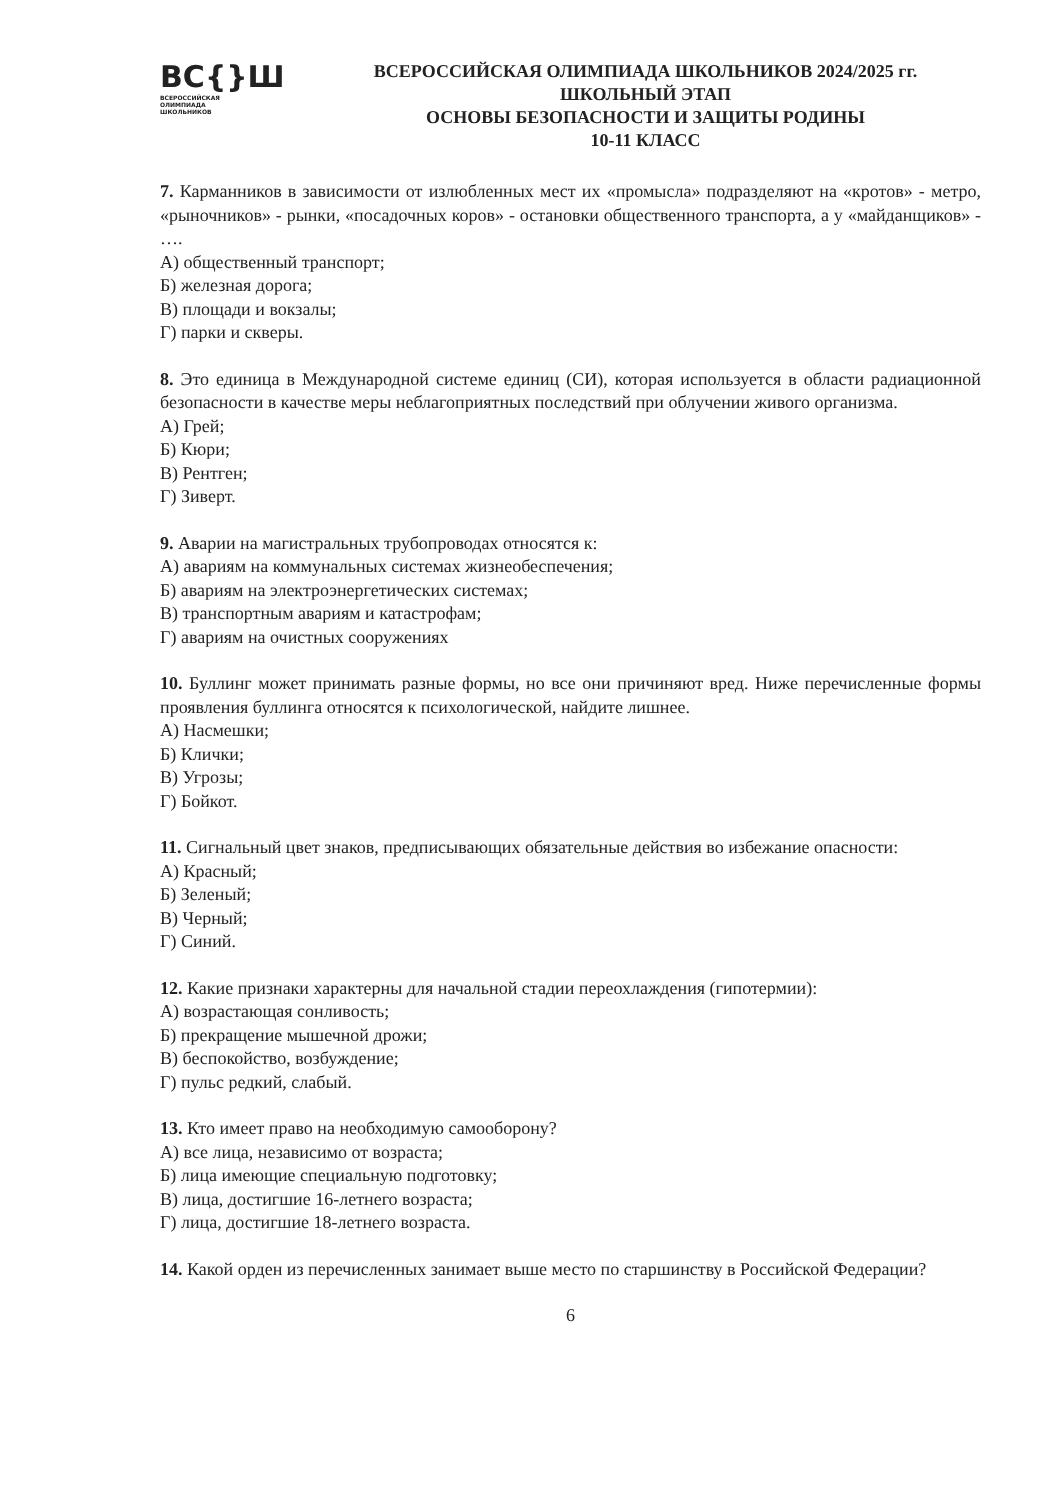ВС{}Ш
ВСЕРОССИЙСКАЯ
ОЛИМПИАДА
ШКОЛЬНИКОВ
ВСЕРОССИЙСКАЯ ОЛИМПИАДА ШКОЛЬНИКОВ 2024/2025 гг.
ШКОЛЬНЫЙ ЭТАП
ОСНОВЫ БЕЗОПАСНОСТИ И ЗАЩИТЫ РОДИНЫ
10-11 КЛАСС
7. Карманников в зависимости от излюбленных мест их «промысла» подразделяют на «кротов» - метро, «рыночников» - рынки, «посадочных коров» - остановки общественного транспорта, а у «майданщиков» - ….
А) общественный транспорт;
Б) железная дорога;
В) площади и вокзалы;
Г) парки и скверы.
8. Это единица в Международной системе единиц (СИ), которая используется в области радиационной безопасности в качестве меры неблагоприятных последствий при облучении живого организма.
А) Грей;
Б) Кюри;
В) Рентген;
Г) Зиверт.
9. Аварии на магистральных трубопроводах относятся к:
А) авариям на коммунальных системах жизнеобеспечения;
Б) авариям на электроэнергетических системах;
В) транспортным авариям и катастрофам;
Г) авариям на очистных сооружениях
10. Буллинг может принимать разные формы, но все они причиняют вред. Ниже перечисленные формы проявления буллинга относятся к психологической, найдите лишнее.
А) Насмешки;
Б) Клички;
В) Угрозы;
Г) Бойкот.
11. Сигнальный цвет знаков, предписывающих обязательные действия во избежание опасности:
А) Красный;
Б) Зеленый;
В) Черный;
Г) Синий.
12. Какие признаки характерны для начальной стадии переохлаждения (гипотермии):
А) возрастающая сонливость;
Б) прекращение мышечной дрожи;
В) беспокойство, возбуждение;
Г) пульс редкий, слабый.
13. Кто имеет право на необходимую самооборону?
А) все лица, независимо от возраста;
Б) лица имеющие специальную подготовку;
В) лица, достигшие 16-летнего возраста;
Г) лица, достигшие 18-летнего возраста.
14. Какой орден из перечисленных занимает выше место по старшинству в Российской Федерации?
6